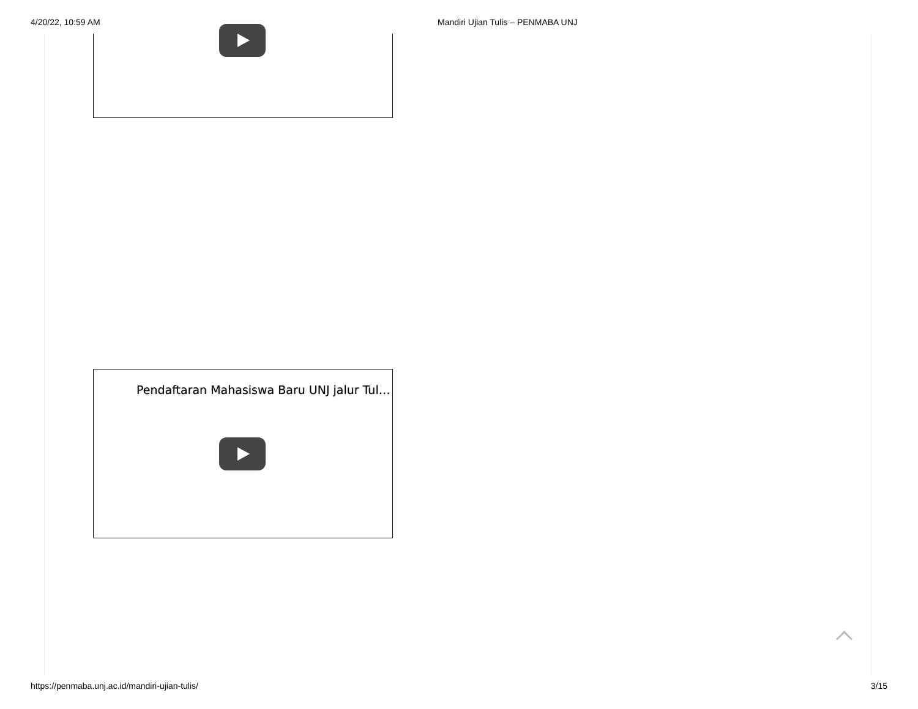4/20/22, 10:59 AM Mandiri Ujian Tulis – PENMABA UNJ
Pendaftaran Mahasiswa Baru UNJ jalur Tul…
https://penmaba.unj.ac.id/mandiri-ujian-tulis/ 3/15